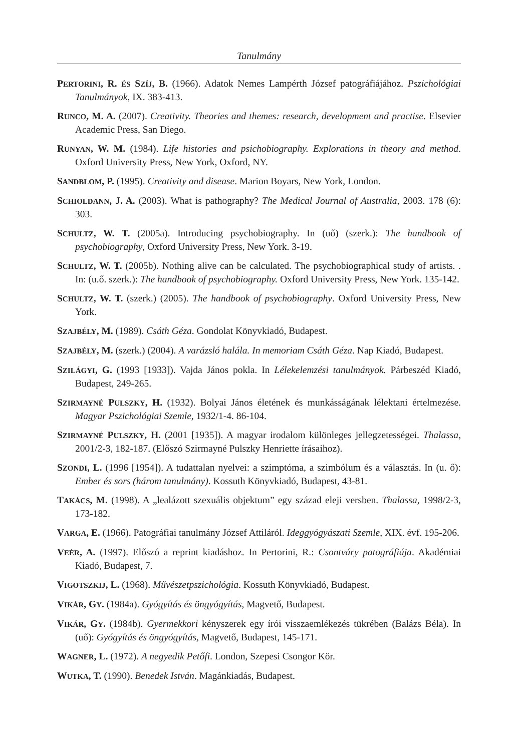Tanulmány
PERTORINI, R. ÉS SZÍJ, B. (1966). Adatok Nemes Lampérth József patográfiájához. Pszichológiai Tanulmányok, IX. 383-413.
RUNCO, M. A. (2007). Creativity. Theories and themes: research, development and practise. Elsevier Academic Press, San Diego.
RUNYAN, W. M. (1984). Life histories and psichobiography. Explorations in theory and method. Oxford University Press, New York, Oxford, NY.
SANDBLOM, P. (1995). Creativity and disease. Marion Boyars, New York, London.
SCHIOLDANN, J. A. (2003). What is pathography? The Medical Journal of Australia, 2003. 178 (6): 303.
SCHULTZ, W. T. (2005a). Introducing psychobiography. In (uő) (szerk.): The handbook of psychobiography, Oxford University Press, New York. 3-19.
SCHULTZ, W. T. (2005b). Nothing alive can be calculated. The psychobiographical study of artists. . In: (u.ő. szerk.): The handbook of psychobiography. Oxford University Press, New York. 135-142.
SCHULTZ, W. T. (szerk.) (2005). The handbook of psychobiography. Oxford University Press, New York.
SZAJBÉLY, M. (1989). Csáth Géza. Gondolat Könyvkiadó, Budapest.
SZAJBÉLY, M. (szerk.) (2004). A varázsló halála. In memoriam Csáth Géza. Nap Kiadó, Budapest.
SZILÁGYI, G. (1993 [1933]). Vajda János pokla. In Lélekelemzési tanulmányok. Párbeszéd Kiadó, Budapest, 249-265.
SZIRMAYNÉ PULSZKY, H. (1932). Bolyai János életének és munkásságának lélektani értelmezése. Magyar Pszichológiai Szemle, 1932/1-4. 86-104.
SZIRMAYNÉ PULSZKY, H. (2001 [1935]). A magyar irodalom különleges jellegzetességei. Thalassa, 2001/2-3, 182-187. (Előszó Szirmayné Pulszky Henriette írásaihoz).
SZONDI, L. (1996 [1954]). A tudattalan nyelvei: a szimptóma, a szimbólum és a választás. In (u. ő): Ember és sors (három tanulmány). Kossuth Könyvkiadó, Budapest, 43-81.
TAKÁCS, M. (1998). A „lealázott szexuális objektum” egy század eleji versben. Thalassa, 1998/2-3, 173-182.
VARGA, E. (1966). Patográfiai tanulmány József Attiláról. Ideggyógyászati Szemle, XIX. évf. 195-206.
VEÉR, A. (1997). Előszó a reprint kiadáshoz. In Pertorini, R.: Csontváry patográfiája. Akadémiai Kiadó, Budapest, 7.
VIGOTSZKIJ, L. (1968). Művészetpszichológia. Kossuth Könyvkiadó, Budapest.
VIKÁR, GY. (1984a). Gyógyítás és öngyógyítás, Magvető, Budapest.
VIKÁR, GY. (1984b). Gyermekkori kényszerek egy írói visszaemlékezés tükrében (Balázs Béla). In (uő): Gyógyítás és öngyógyítás, Magvető, Budapest, 145-171.
WAGNER, L. (1972). A negyedik Petőfi. London, Szepesi Csongor Kör.
WUTKA, T. (1990). Benedek István. Magánkiadás, Budapest.